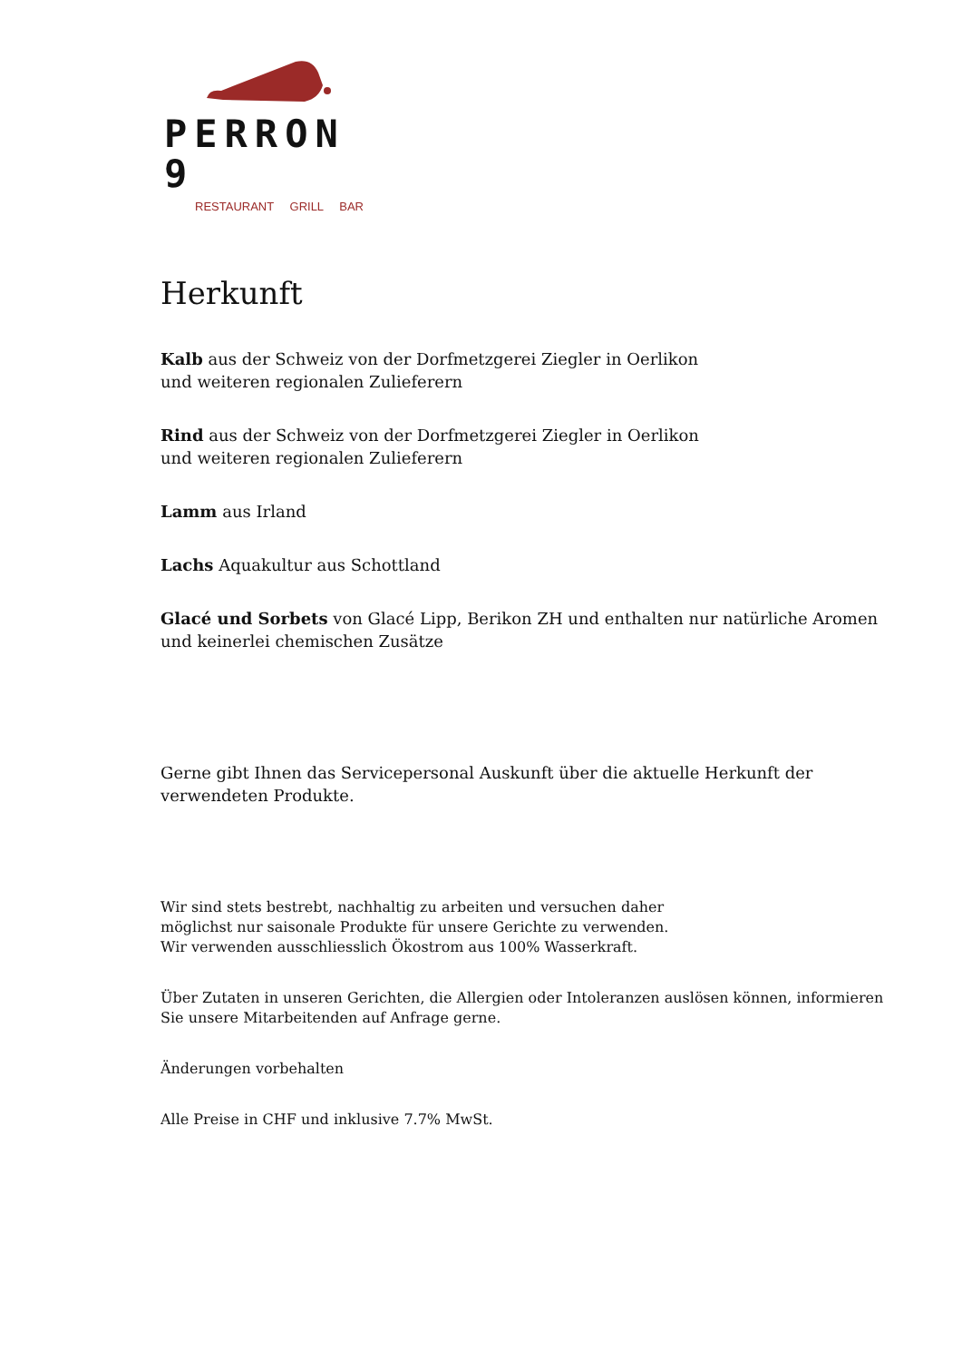PERRON 9
RESTAURANT GRILL BAR
Herkunft
Kalb aus der Schweiz von der Dorfmetzgerei Ziegler in Oerlikon
und weiteren regionalen Zulieferern
Rind aus der Schweiz von der Dorfmetzgerei Ziegler in Oerlikon
und weiteren regionalen Zulieferern
Lamm aus Irland
Lachs Aquakultur aus Schottland
Glacé und Sorbets von Glacé Lipp, Berikon ZH und enthalten nur natürliche Aromen und keinerlei chemischen Zusätze
Gerne gibt Ihnen das Servicepersonal Auskunft über die aktuelle Herkunft der verwendeten Produkte.
Wir sind stets bestrebt, nachhaltig zu arbeiten und versuchen daher
möglichst nur saisonale Produkte für unsere Gerichte zu verwenden.
Wir verwenden ausschliesslich Ökostrom aus 100% Wasserkraft.
Über Zutaten in unseren Gerichten, die Allergien oder Intoleranzen auslösen können, informieren Sie unsere Mitarbeitenden auf Anfrage gerne.
Änderungen vorbehalten
Alle Preise in CHF und inklusive 7.7% MwSt.